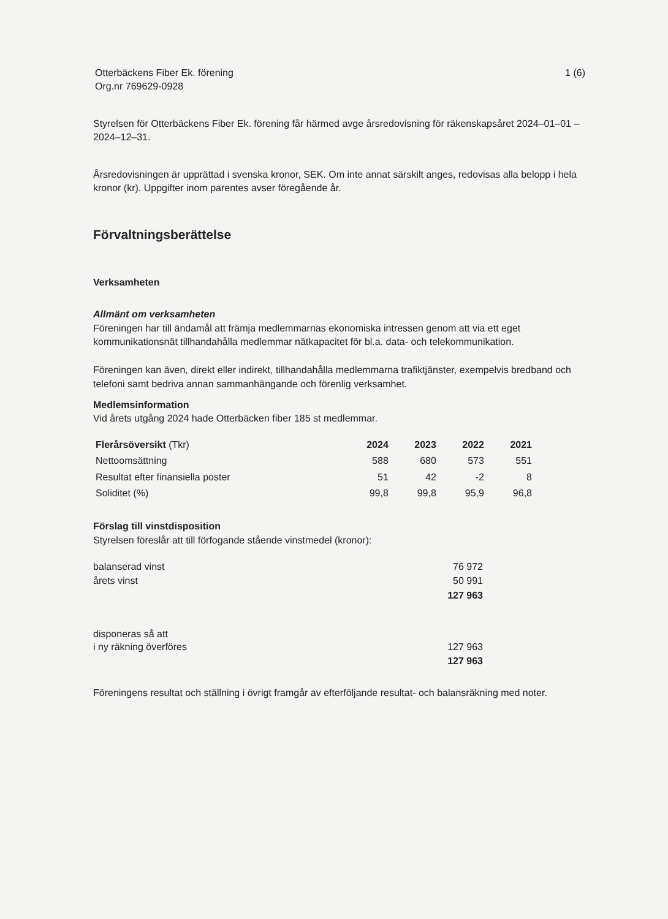Otterbäckens Fiber Ek. förening
Org.nr 769629-0928
1 (6)
Styrelsen för Otterbäckens Fiber Ek. förening får härmed avge årsredovisning för räkenskapsåret 2024–01–01 – 2024–12–31.
Årsredovisningen är upprättad i svenska kronor, SEK. Om inte annat särskilt anges, redovisas alla belopp i hela kronor (kr). Uppgifter inom parentes avser föregående år.
Förvaltningsberättelse
Verksamheten
Allmänt om verksamheten
Föreningen har till ändamål att främja medlemmarnas ekonomiska intressen genom att via ett eget kommunikationsnät tillhandahålla medlemmar nätkapacitet för bl.a. data- och telekommunikation.
Föreningen kan även, direkt eller indirekt, tillhandahålla medlemmarna trafiktjänster, exempelvis bredband och telefoni samt bedriva annan sammanhängande och förenlig verksamhet.
Medlemsinformation
Vid årets utgång 2024 hade Otterbäcken fiber 185 st medlemmar.
| Flerårsöversikt (Tkr) | 2024 | 2023 | 2022 | 2021 |
| --- | --- | --- | --- | --- |
| Nettoomsättning | 588 | 680 | 573 | 551 |
| Resultat efter finansiella poster | 51 | 42 | -2 | 8 |
| Soliditet (%) | 99,8 | 99,8 | 95,9 | 96,8 |
Förslag till vinstdisposition
Styrelsen föreslår att till förfogande stående vinstmedel (kronor):
| balanserad vinst | 76 972 |
| årets vinst | 50 991 |
| | 127 963 |
| disponeras så att | |
| i ny räkning överföres | 127 963 |
| | 127 963 |
Föreningens resultat och ställning i övrigt framgår av efterföljande resultat- och balansräkning med noter.